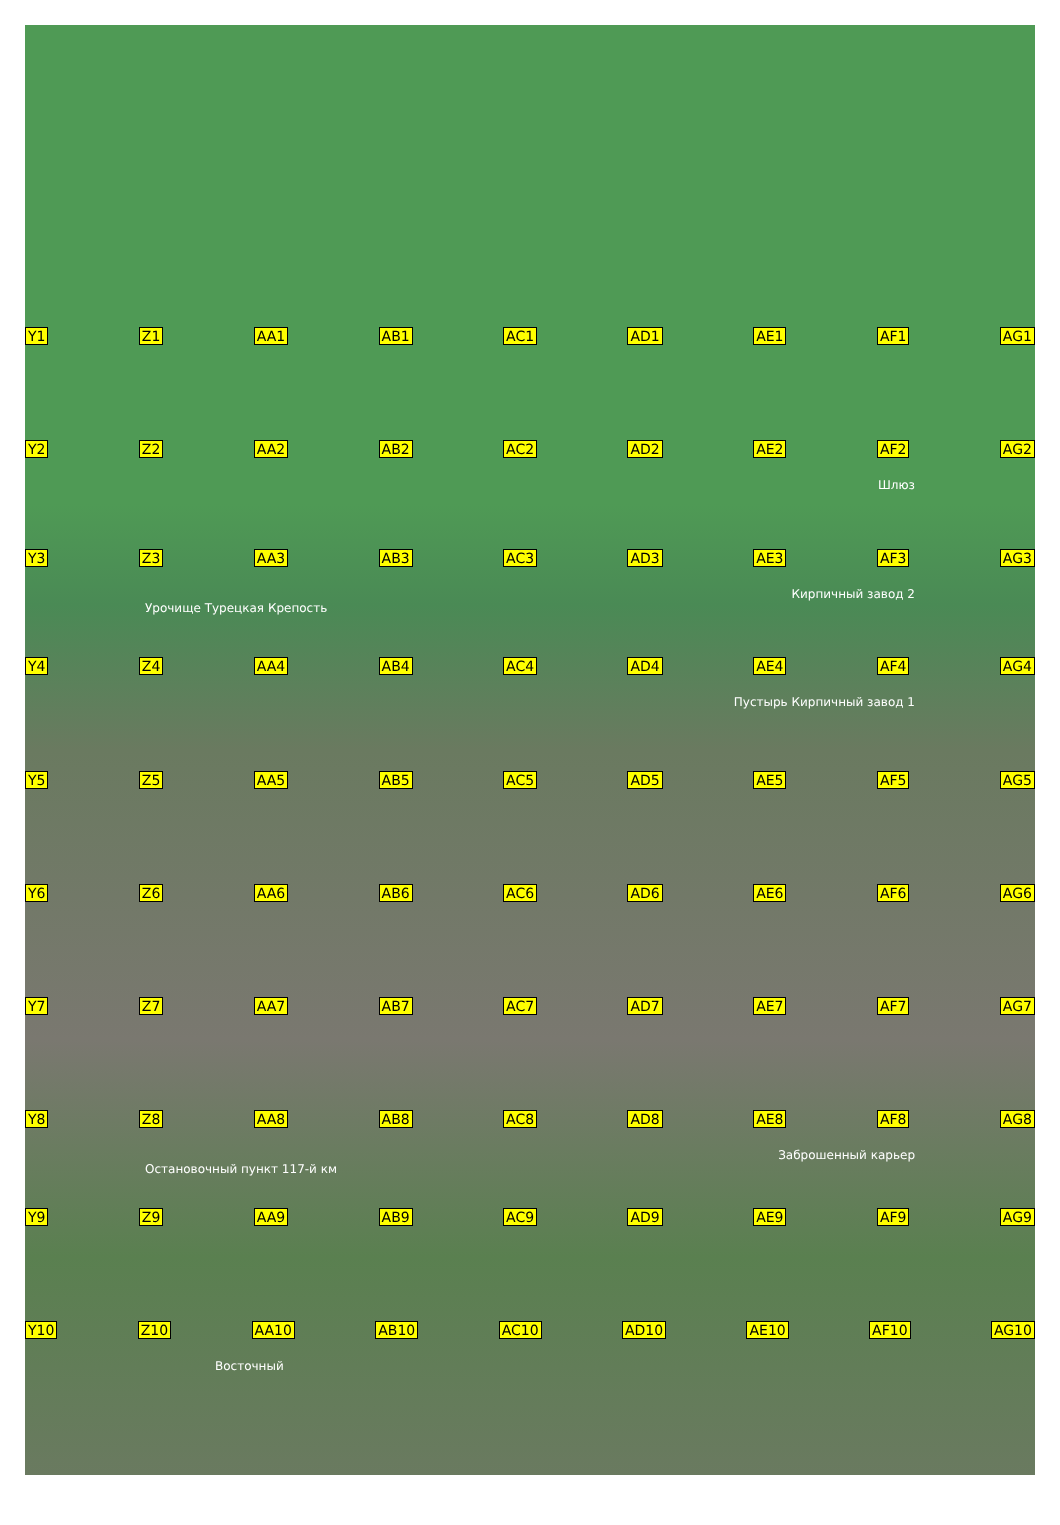Y1 Z1 AA1 AB1 AC1 AD1 AE1 AF1 AG1
Y2 Z2 AA2 AB2 AC2 AD2 AE2 AF2 AG2
Шлюз
Y3 Z3 AA3 AB3 AC3 AD3 AE3 AF3 AG3
Кирпичный завод 2
Урочище Турецкая Крепость
Y4 Z4 AA4 AB4 AC4 AD4 AE4 AF4 AG4
Пустырь Кирпичный завод 1
Y5 Z5 AA5 AB5 AC5 AD5 AE5 AF5 AG5
Y6 Z6 AA6 AB6 AC6 AD6 AE6 AF6 AG6
Y7 Z7 AA7 AB7 AC7 AD7 AE7 AF7 AG7
Y8 Z8 AA8 AB8 AC8 AD8 AE8 AF8 AG8
Заброшенный карьер
Остановочный пункт 117-й км
Y9 Z9 AA9 AB9 AC9 AD9 AE9 AF9 AG9
Y10 Z10 AA10 AB10 AC10 AD10 AE10 AF10 AG10
Восточный